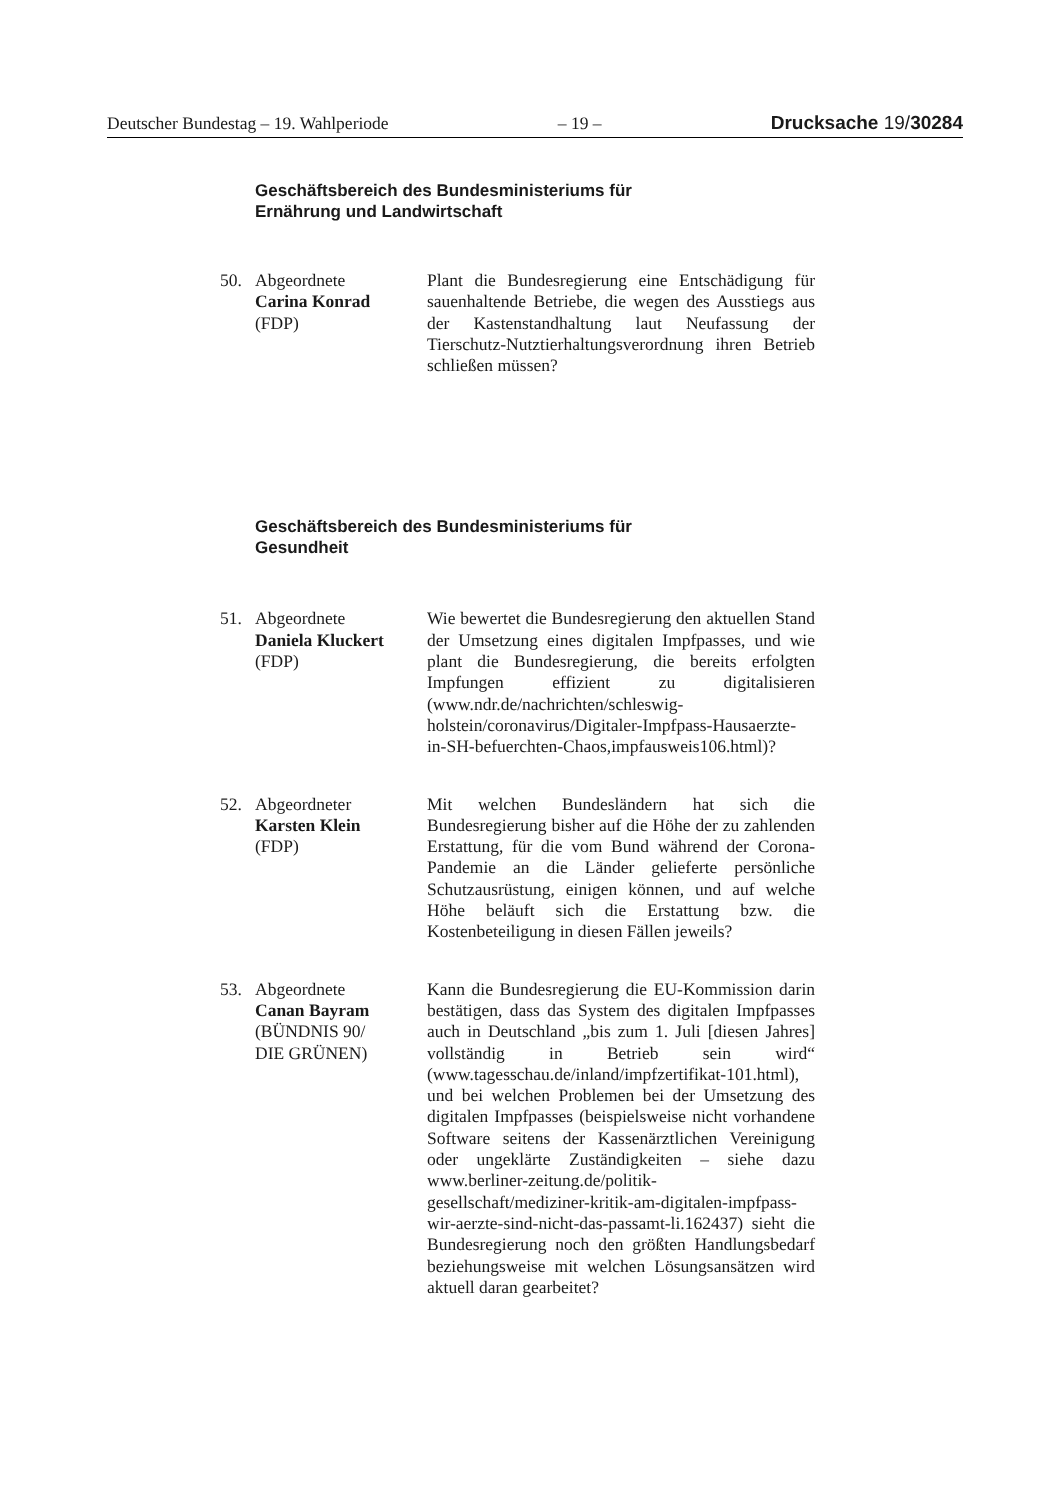Deutscher Bundestag – 19. Wahlperiode – 19 – Drucksache 19/30284
Geschäftsbereich des Bundesministeriums für
Ernährung und Landwirtschaft
50. Abgeordnete
Carina Konrad
(FDP)
Plant die Bundesregierung eine Entschädigung für sauenhaltende Betriebe, die wegen des Ausstiegs aus der Kastenstandhaltung laut Neufassung der Tierschutz-Nutztierhaltungsverordnung ihren Betrieb schließen müssen?
Geschäftsbereich des Bundesministeriums für
Gesundheit
51. Abgeordnete
Daniela Kluckert
(FDP)
Wie bewertet die Bundesregierung den aktuellen Stand der Umsetzung eines digitalen Impfpasses, und wie plant die Bundesregierung, die bereits erfolgten Impfungen effizient zu digitalisieren (www.ndr.de/nachrichten/schleswig-holstein/coronavirus/Digitaler-Impfpass-Hausaerzte-in-SH-befuerchten-Chaos,impfausweis106.html)?
52. Abgeordneter
Karsten Klein
(FDP)
Mit welchen Bundesländern hat sich die Bundesregierung bisher auf die Höhe der zu zahlenden Erstattung, für die vom Bund während der Corona-Pandemie an die Länder gelieferte persönliche Schutzausrüstung, einigen können, und auf welche Höhe beläuft sich die Erstattung bzw. die Kostenbeteiligung in diesen Fällen jeweils?
53. Abgeordnete
Canan Bayram
(BÜNDNIS 90/
DIE GRÜNEN)
Kann die Bundesregierung die EU-Kommission darin bestätigen, dass das System des digitalen Impfpasses auch in Deutschland „bis zum 1. Juli [diesen Jahres] vollständig in Betrieb sein wird“ (www.tagesschau.de/inland/impfzertifikat-101.html), und bei welchen Problemen bei der Umsetzung des digitalen Impfpasses (beispielsweise nicht vorhandene Software seitens der Kassenärztlichen Vereinigung oder ungeklärte Zuständigkeiten – siehe dazu www.berliner-zeitung.de/politik-gesellschaft/mediziner-kritik-am-digitalen-impfpass-wir-aerzte-sind-nicht-das-passamt-li.162437) sieht die Bundesregierung noch den größten Handlungsbedarf beziehungsweise mit welchen Lösungsansätzen wird aktuell daran gearbeitet?